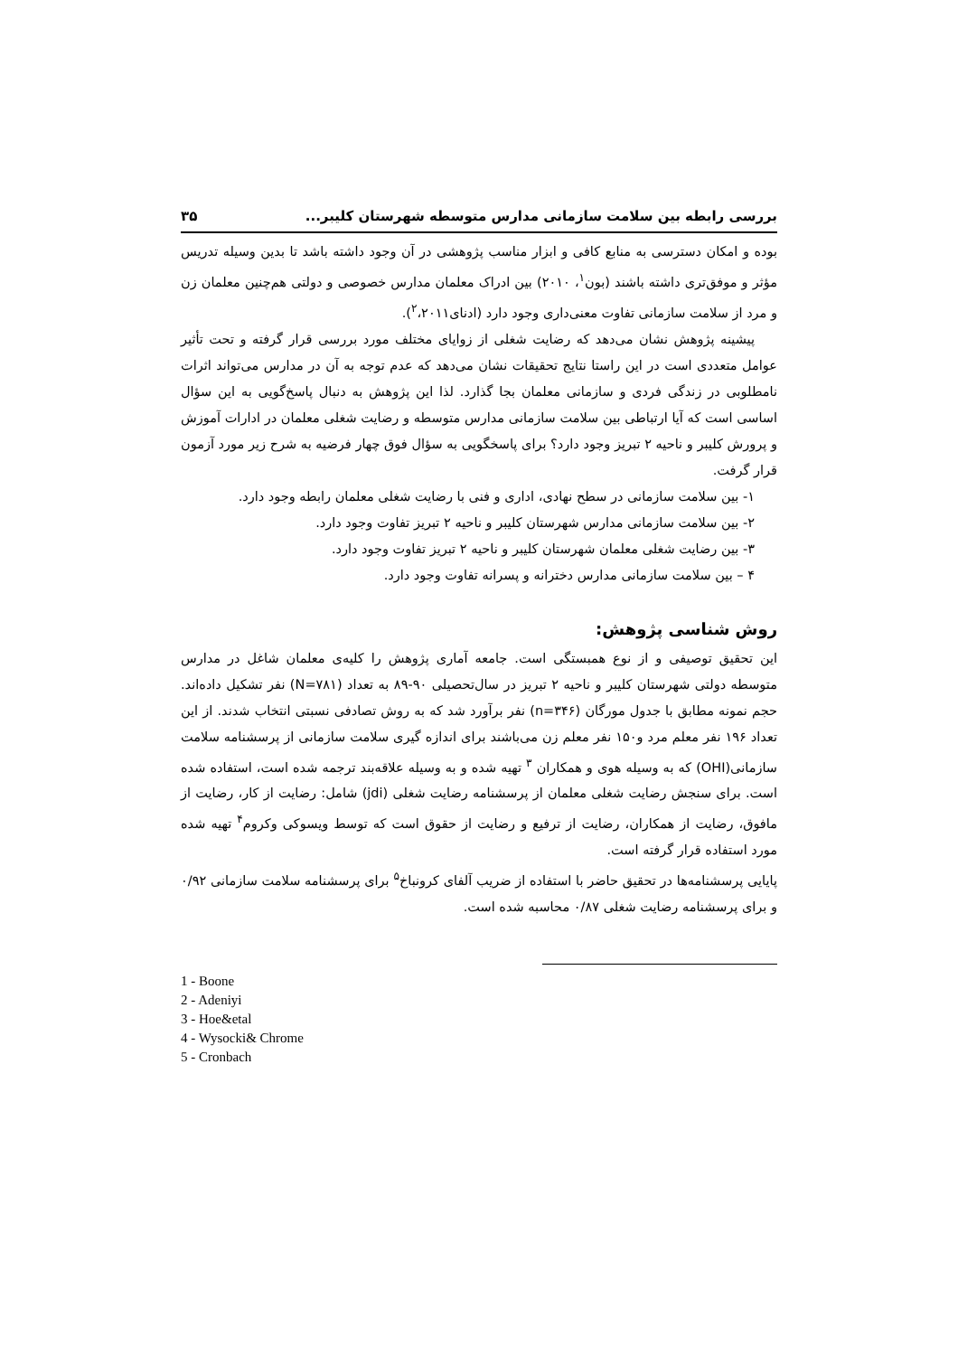بررسی رابطه بین سلامت سازمانی مدارس متوسطه شهرستان کلیبر... ۳۵
بوده و امکان دسترسی به منابع کافی و ابزار مناسب پژوهشی در آن وجود داشته باشد تا بدین وسیله تدریس مؤثر و موفق‌تری داشته باشند (بون<sup>۱</sup>، ۲۰۱۰) بین ادراک معلمان مدارس خصوصی و دولتی هم‌چنین معلمان زن و مرد از سلامت سازمانی تفاوت معنی‌داری وجود دارد (ادنای<sup>۲</sup>،۲۰۱۱).
پیشینه پژوهش نشان می‌دهد که رضایت شغلی از زوایای مختلف مورد بررسی قرار گرفته و تحت تأثیر عوامل متعددی است در این راستا نتایج تحقیقات نشان می‌دهد که عدم توجه به آن در مدارس می‌تواند اثرات نامطلوبی در زندگی فردی و سازمانی معلمان بجا گذارد. لذا این پژوهش به دنبال پاسخ‌گویی به این سؤال اساسی است که آیا ارتباطی بین سلامت سازمانی مدارس متوسطه و رضایت شغلی معلمان در ادارات آموزش و پرورش کلیبر و ناحیه ۲ تبریز وجود دارد؟ برای پاسخگویی به سؤال فوق چهار فرضیه به شرح زیر مورد آزمون قرار گرفت.
۱- بین سلامت سازمانی در سطح نهادی، اداری و فنی با رضایت شغلی معلمان رابطه وجود دارد.
۲- بین سلامت سازمانی مدارس شهرستان کلیبر و ناحیه ۲ تبریز تفاوت وجود دارد.
۳- بین رضایت شغلی معلمان شهرستان کلیبر و ناحیه ۲ تبریز تفاوت وجود دارد.
۴ – بین سلامت سازمانی مدارس دخترانه و پسرانه تفاوت وجود دارد.
روش شناسی پژوهش:
این تحقیق توصیفی و از نوع همبستگی است. جامعه آماری پژوهش را کلیه‌ی معلمان شاغل در مدارس متوسطه دولتی شهرستان کلیبر و ناحیه ۲ تبریز در سال‌تحصیلی ۹۰-۸۹ به تعداد (N=۷۸۱) نفر تشکیل داده‌اند. حجم نمونه مطابق با جدول مورگان (n=۳۴۶) نفر برآورد شد که به روش تصادفی نسبتی انتخاب شدند. از این تعداد ۱۹۶ نفر معلم مرد و۱۵۰ نفر معلم زن می‌باشند برای اندازه گیری سلامت سازمانی از پرسشنامه سلامت سازمانی(OHI) که به وسیله هوی و همکاران <sup>۳</sup> تهیه شده و به وسیله علاقه‌بند ترجمه شده است، استفاده شده است. برای سنجش رضایت شغلی معلمان از پرسشنامه رضایت شغلی (jdi) شامل: رضایت از کار، رضایت از مافوق، رضایت از همکاران، رضایت از ترفیع و رضایت از حقوق است که توسط ویسوکی وکروم<sup>۴</sup> تهیه شده مورد استفاده قرار گرفته است.
پایایی پرسشنامه‌ها در تحقیق حاضر با استفاده از ضریب آلفای کرونباخ<sup>۵</sup> برای پرسشنامه سلامت سازمانی ۰/۹۲ و برای پرسشنامه رضایت شغلی ۰/۸۷ محاسبه شده است.
1 - Boone
2 - Adeniyi
3 - Hoe&etal
4 - Wysocki& Chrome
5 - Cronbach